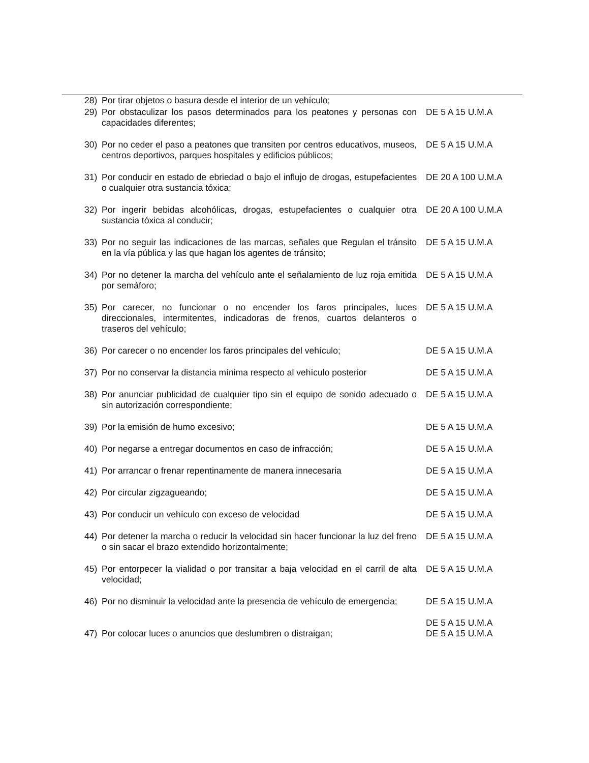| 28) | Por tirar objetos o basura desde el interior de un vehículo; | |
| 29) | Por obstaculizar los pasos determinados para los peatones y personas con capacidades diferentes; | DE 5 A 15 U.M.A |
| 30) | Por no ceder el paso a peatones que transiten por centros educativos, museos, centros deportivos, parques hospitales y edificios públicos; | DE 5 A 15 U.M.A |
| 31) | Por conducir en estado de ebriedad o bajo el influjo de drogas, estupefacientes o cualquier otra sustancia tóxica; | DE 20 A 100 U.M.A |
| 32) | Por ingerir bebidas alcohólicas, drogas, estupefacientes o cualquier otra sustancia tóxica al conducir; | DE 20 A 100 U.M.A |
| 33) | Por no seguir las indicaciones de las marcas, señales que Regulan el tránsito en la vía pública y las que hagan los agentes de tránsito; | DE 5 A 15 U.M.A |
| 34) | Por no detener la marcha del vehículo ante el señalamiento de luz roja emitida por semáforo; | DE 5 A 15 U.M.A |
| 35) | Por carecer, no funcionar o no encender los faros principales, luces direccionales, intermitentes, indicadoras de frenos, cuartos delanteros o traseros del vehículo; | DE 5 A 15 U.M.A |
| 36) | Por carecer o no encender los faros principales del vehículo; | DE 5 A 15 U.M.A |
| 37) | Por no conservar la distancia mínima respecto al vehículo posterior | DE 5 A 15 U.M.A |
| 38) | Por anunciar publicidad de cualquier tipo sin el equipo de sonido adecuado o sin autorización correspondiente; | DE 5 A 15 U.M.A |
| 39) | Por la emisión de humo excesivo; | DE 5 A 15 U.M.A |
| 40) | Por negarse a entregar documentos en caso de infracción; | DE 5 A 15 U.M.A |
| 41) | Por arrancar o frenar repentinamente de manera innecesaria | DE 5 A 15 U.M.A |
| 42) | Por circular zigzagueando; | DE 5 A 15 U.M.A |
| 43) | Por conducir un vehículo con exceso de velocidad | DE 5 A 15 U.M.A |
| 44) | Por detener la marcha o reducir la velocidad sin hacer funcionar la luz del freno o sin sacar el brazo extendido horizontalmente; | DE 5 A 15 U.M.A |
| 45) | Por entorpecer la vialidad o por transitar a baja velocidad en el carril de alta velocidad; | DE 5 A 15 U.M.A |
| 46) | Por no disminuir la velocidad ante la presencia de vehículo de emergencia; | DE 5 A 15 U.M.A DE 5 A 15 U.M.A |
| 47) | Por colocar luces o anuncios que deslumbren o distraigan; | DE 5 A 15 U.M.A |